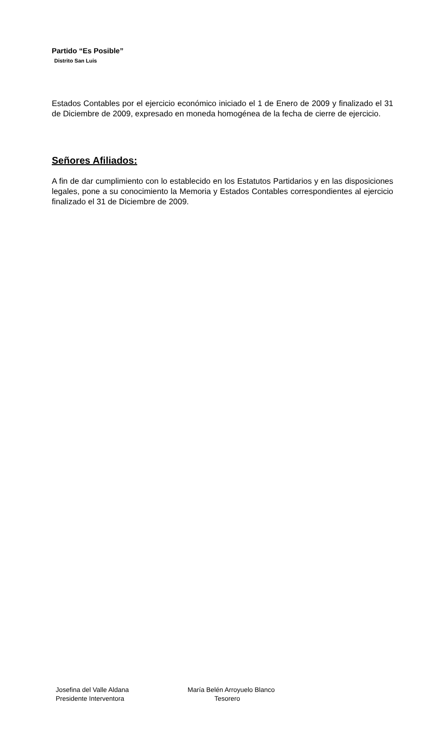Partido “Es Posible”
Distrito San Luis
Estados Contables por el ejercicio económico iniciado el 1 de Enero de 2009 y finalizado el 31 de Diciembre de 2009, expresado en moneda homogénea de la fecha de cierre de ejercicio.
Señores Afiliados:
A fin de dar cumplimiento con lo establecido en los Estatutos Partidarios y en las disposiciones legales, pone a su conocimiento la Memoria y Estados Contables correspondientes al ejercicio finalizado el 31 de Diciembre de 2009.
Josefina del Valle Aldana
Presidente Interventora
María Belén Arroyuelo Blanco
Tesorero